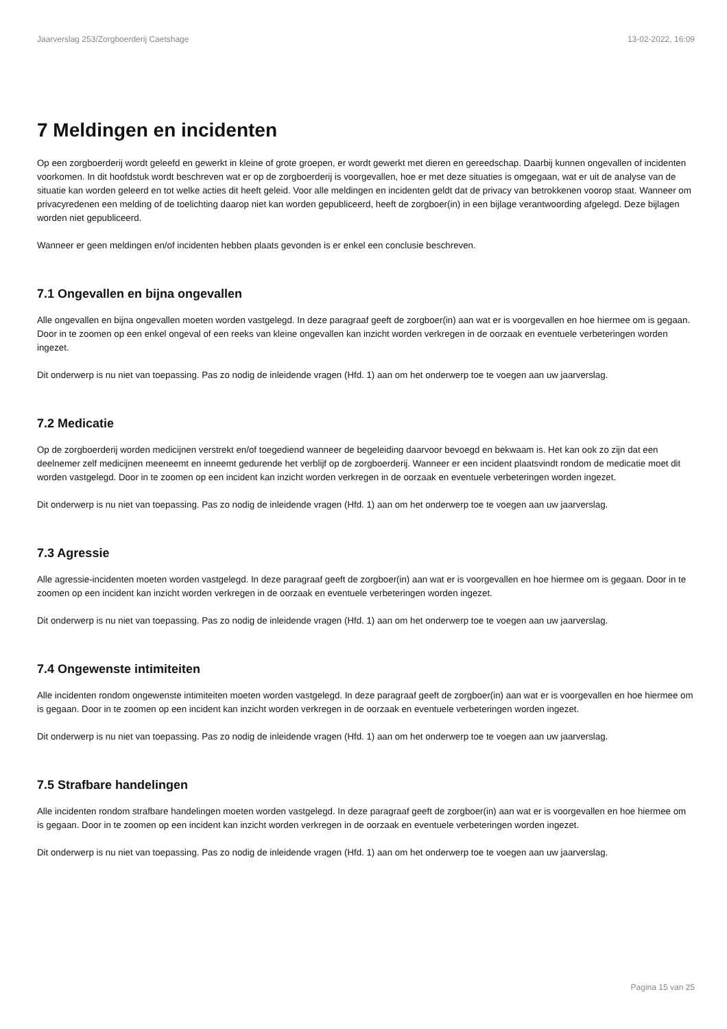Jaarverslag 253/Zorgboerderij Caetshage 13-02-2022, 16:09
7 Meldingen en incidenten
Op een zorgboerderij wordt geleefd en gewerkt in kleine of grote groepen, er wordt gewerkt met dieren en gereedschap. Daarbij kunnen ongevallen of incidenten voorkomen. In dit hoofdstuk wordt beschreven wat er op de zorgboerderij is voorgevallen, hoe er met deze situaties is omgegaan, wat er uit de analyse van de situatie kan worden geleerd en tot welke acties dit heeft geleid. Voor alle meldingen en incidenten geldt dat de privacy van betrokkenen voorop staat. Wanneer om privacyredenen een melding of de toelichting daarop niet kan worden gepubliceerd, heeft de zorgboer(in) in een bijlage verantwoording afgelegd. Deze bijlagen worden niet gepubliceerd.
Wanneer er geen meldingen en/of incidenten hebben plaats gevonden is er enkel een conclusie beschreven.
7.1 Ongevallen en bijna ongevallen
Alle ongevallen en bijna ongevallen moeten worden vastgelegd. In deze paragraaf geeft de zorgboer(in) aan wat er is voorgevallen en hoe hiermee om is gegaan. Door in te zoomen op een enkel ongeval of een reeks van kleine ongevallen kan inzicht worden verkregen in de oorzaak en eventuele verbeteringen worden ingezet.
Dit onderwerp is nu niet van toepassing. Pas zo nodig de inleidende vragen (Hfd. 1) aan om het onderwerp toe te voegen aan uw jaarverslag.
7.2 Medicatie
Op de zorgboerderij worden medicijnen verstrekt en/of toegediend wanneer de begeleiding daarvoor bevoegd en bekwaam is. Het kan ook zo zijn dat een deelnemer zelf medicijnen meeneemt en inneemt gedurende het verblijf op de zorgboerderij. Wanneer er een incident plaatsvindt rondom de medicatie moet dit worden vastgelegd. Door in te zoomen op een incident kan inzicht worden verkregen in de oorzaak en eventuele verbeteringen worden ingezet.
Dit onderwerp is nu niet van toepassing. Pas zo nodig de inleidende vragen (Hfd. 1) aan om het onderwerp toe te voegen aan uw jaarverslag.
7.3 Agressie
Alle agressie-incidenten moeten worden vastgelegd. In deze paragraaf geeft de zorgboer(in) aan wat er is voorgevallen en hoe hiermee om is gegaan. Door in te zoomen op een incident kan inzicht worden verkregen in de oorzaak en eventuele verbeteringen worden ingezet.
Dit onderwerp is nu niet van toepassing. Pas zo nodig de inleidende vragen (Hfd. 1) aan om het onderwerp toe te voegen aan uw jaarverslag.
7.4 Ongewenste intimiteiten
Alle incidenten rondom ongewenste intimiteiten moeten worden vastgelegd. In deze paragraaf geeft de zorgboer(in) aan wat er is voorgevallen en hoe hiermee om is gegaan. Door in te zoomen op een incident kan inzicht worden verkregen in de oorzaak en eventuele verbeteringen worden ingezet.
Dit onderwerp is nu niet van toepassing. Pas zo nodig de inleidende vragen (Hfd. 1) aan om het onderwerp toe te voegen aan uw jaarverslag.
7.5 Strafbare handelingen
Alle incidenten rondom strafbare handelingen moeten worden vastgelegd. In deze paragraaf geeft de zorgboer(in) aan wat er is voorgevallen en hoe hiermee om is gegaan. Door in te zoomen op een incident kan inzicht worden verkregen in de oorzaak en eventuele verbeteringen worden ingezet.
Dit onderwerp is nu niet van toepassing. Pas zo nodig de inleidende vragen (Hfd. 1) aan om het onderwerp toe te voegen aan uw jaarverslag.
Pagina 15 van 25